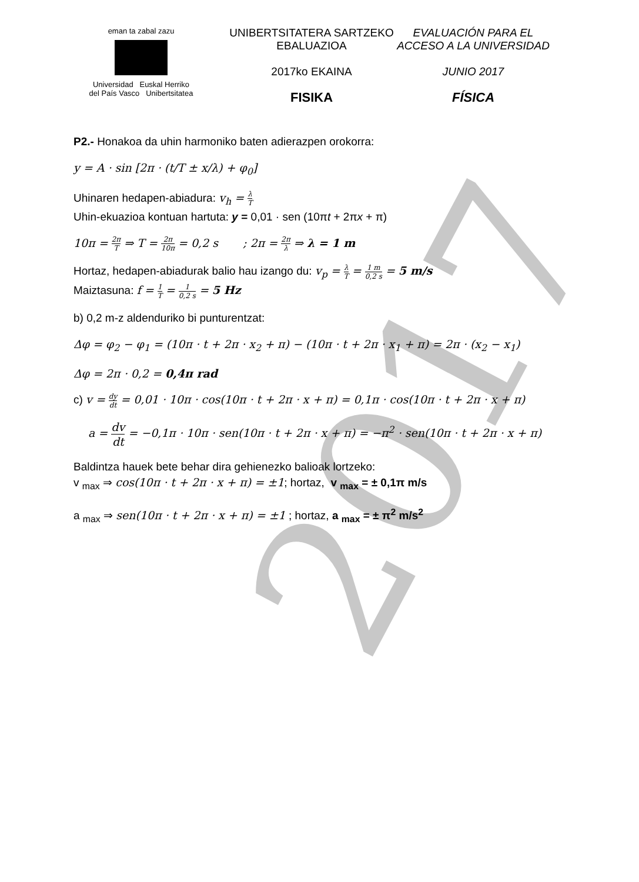2017
eman ta zabal zazu
Universidad Euskal Herriko
del País Vasco Unibertsitatea
UNIBERTSITATERA SARTZEKO
EBALUAZIOA
2017ko EKAINA
FISIKA
EVALUACIÓN PARA EL
ACCESO A LA UNIVERSIDAD
JUNIO 2017
FÍSICA
P2.- Honakoa da uhin harmoniko baten adierazpen orokorra:
y = A · sin [2π · (t/T ± x/λ) + φ<sub>0</sub>]
Uhinaren hedapen-abiadura: v<sub>h</sub> = λ T
Uhin-ekuazioa kontuan hartuta: y = 0,01 · sen (10πt + 2πx + π)
10π = 2π T ⇒ T = 2π 10π = 0,2 s ; 2π = 2π λ ⇒ λ = 1 m
Hortaz, hedapen-abiadurak balio hau izango du: v<sub>p</sub> = λ T = 1 m 0,2 s = 5 m/s
Maiztasuna: f = 1 T = 1 0,2 s = 5 Hz
b) 0,2 m-z aldenduriko bi punturentzat:
Δφ = φ<sub>2</sub> − φ<sub>1</sub> = (10π · t + 2π · x<sub>2</sub> + π) − (10π · t + 2π · x<sub>1</sub> + π) = 2π · (x<sub>2</sub> − x<sub>1</sub>)
Δφ = 2π · 0,2 = 0,4π rad
c) v = dy dt = 0,01 · 10π · cos(10π · t + 2π · x + π) = 0,1π · cos(10π · t + 2π · x + π)
a = dv dt = −0,1π · 10π · sen(10π · t + 2π · x + π) = −π<sup>2</sup> · sen(10π · t + 2π · x + π)
Baldintza hauek bete behar dira gehienezko balioak lortzeko:
v <sub>max</sub> ⇒ cos(10π · t + 2π · x + π) = ±1; hortaz, v <sub>max</sub> = ± 0,1π m/s
a <sub>max</sub> ⇒ sen(10π · t + 2π · x + π) = ±1 ; hortaz, a <sub>max</sub> = ± π<sup>2</sup> m/s<sup>2</sup>